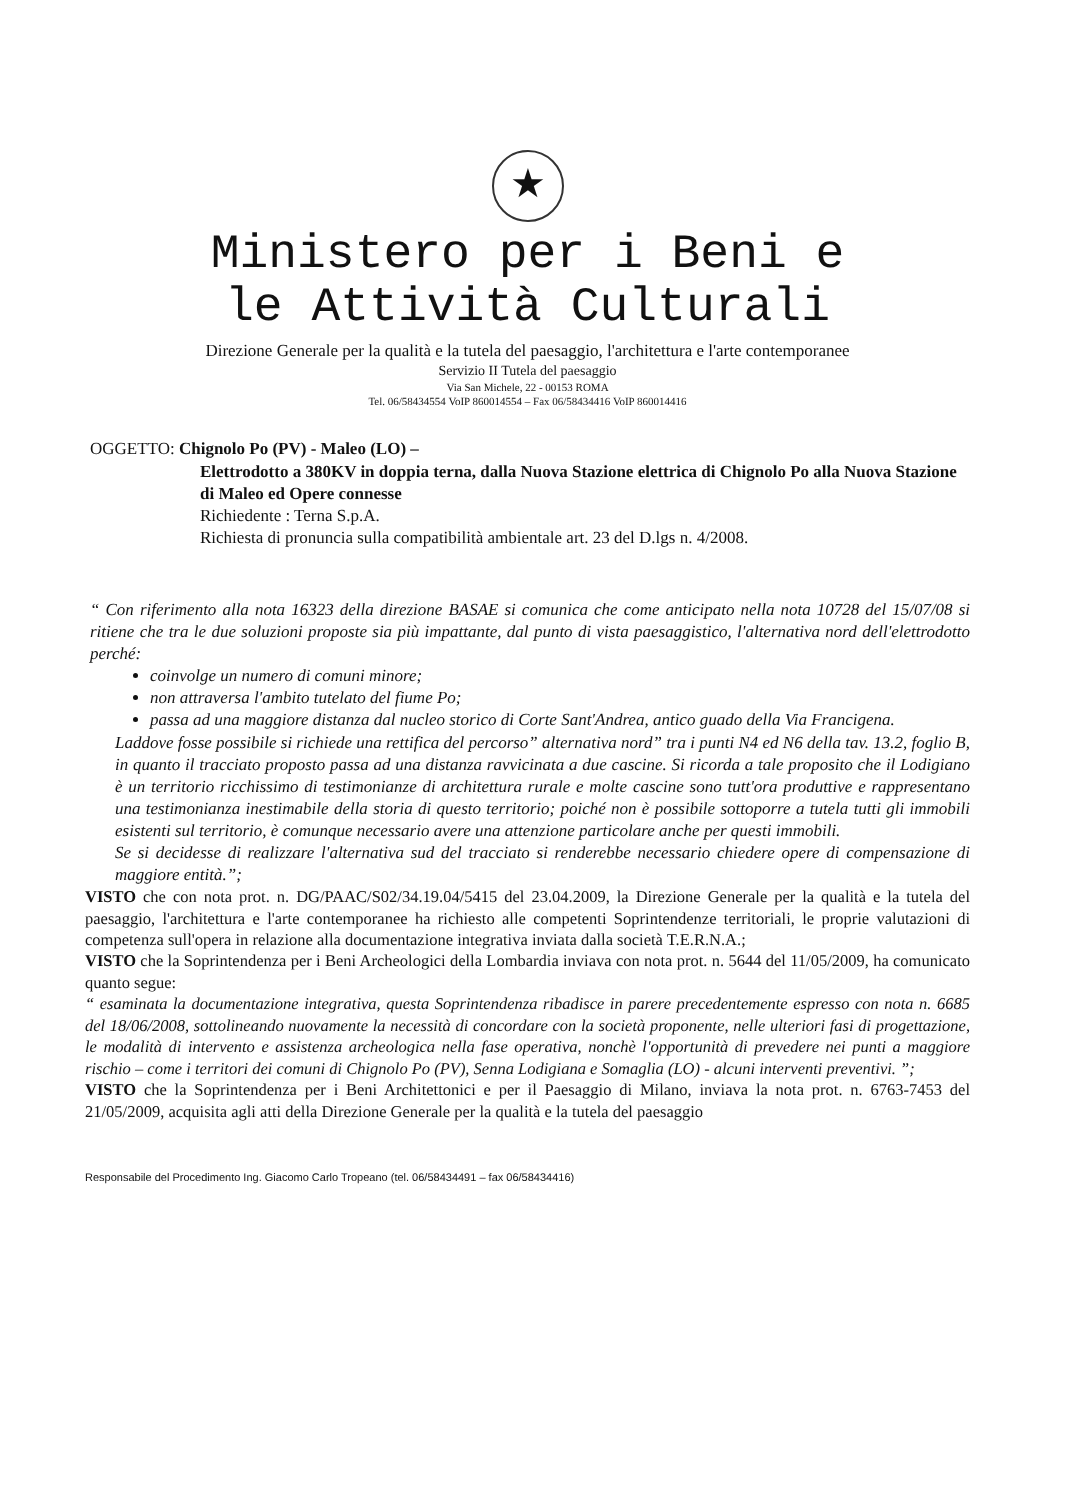★
Ministero per i Beni e
le Attività Culturali
Direzione Generale per la qualità e la tutela del paesaggio, l'architettura e l'arte contemporanee
Servizio II Tutela del paesaggio
Via San Michele, 22 - 00153 ROMA
Tel. 06/58434554 VoIP 860014554 – Fax 06/58434416 VoIP 860014416
OGGETTO: Chignolo Po (PV) - Maleo (LO) –
Elettrodotto a 380KV in doppia terna, dalla Nuova Stazione elettrica di Chignolo Po alla Nuova Stazione di Maleo ed Opere connesse
Richiedente : Terna S.p.A.
Richiesta di pronuncia sulla compatibilità ambientale art. 23 del D.lgs n. 4/2008.
“ Con riferimento alla nota 16323 della direzione BASAE si comunica che come anticipato nella nota 10728 del 15/07/08 si ritiene che tra le due soluzioni proposte sia più impattante, dal punto di vista paesaggistico, l'alternativa nord dell'elettrodotto perché:
coinvolge un numero di comuni minore;
non attraversa l'ambito tutelato del fiume Po;
passa ad una maggiore distanza dal nucleo storico di Corte Sant'Andrea, antico guado della Via Francigena.
Laddove fosse possibile si richiede una rettifica del percorso” alternativa nord” tra i punti N4 ed N6 della tav. 13.2, foglio B, in quanto il tracciato proposto passa ad una distanza ravvicinata a due cascine. Si ricorda a tale proposito che il Lodigiano è un territorio ricchissimo di testimonianze di architettura rurale e molte cascine sono tutt'ora produttive e rappresentano una testimonianza inestimabile della storia di questo territorio; poiché non è possibile sottoporre a tutela tutti gli immobili esistenti sul territorio, è comunque necessario avere una attenzione particolare anche per questi immobili.
Se si decidesse di realizzare l'alternativa sud del tracciato si renderebbe necessario chiedere opere di compensazione di maggiore entità.”;
VISTO che con nota prot. n. DG/PAAC/S02/34.19.04/5415 del 23.04.2009, la Direzione Generale per la qualità e la tutela del paesaggio, l'architettura e l'arte contemporanee ha richiesto alle competenti Soprintendenze territoriali, le proprie valutazioni di competenza sull'opera in relazione alla documentazione integrativa inviata dalla società T.E.R.N.A.;
VISTO che la Soprintendenza per i Beni Archeologici della Lombardia inviava con nota prot. n. 5644 del 11/05/2009, ha comunicato quanto segue:
“ esaminata la documentazione integrativa, questa Soprintendenza ribadisce in parere precedentemente espresso con nota n. 6685 del 18/06/2008, sottolineando nuovamente la necessità di concordare con la società proponente, nelle ulteriori fasi di progettazione, le modalità di intervento e assistenza archeologica nella fase operativa, nonchè l'opportunità di prevedere nei punti a maggiore rischio – come i territori dei comuni di Chignolo Po (PV), Senna Lodigiana e Somaglia (LO) - alcuni interventi preventivi. ”;
VISTO che la Soprintendenza per i Beni Architettonici e per il Paesaggio di Milano, inviava la nota prot. n. 6763-7453 del 21/05/2009, acquisita agli atti della Direzione Generale per la qualità e la tutela del paesaggio
Responsabile del Procedimento Ing. Giacomo Carlo Tropeano (tel. 06/58434491 – fax 06/58434416)